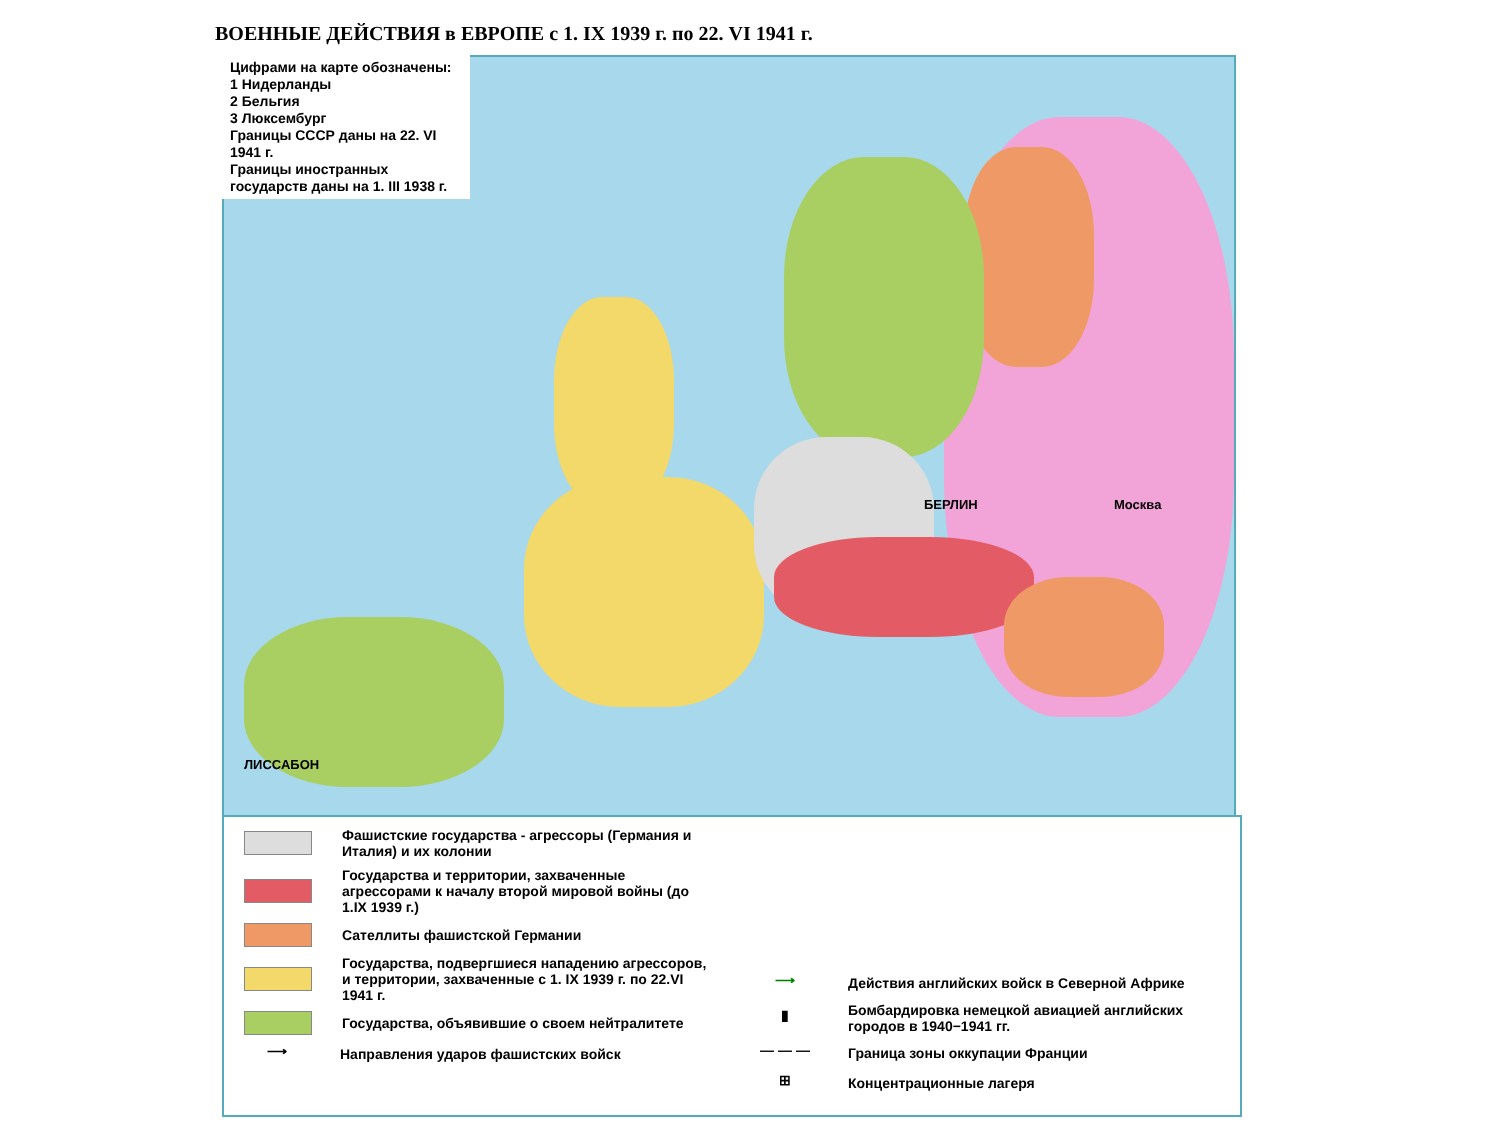ВОЕННЫЕ ДЕЙСТВИЯ в ЕВРОПЕ с 1. IX 1939 г. по 22. VI 1941 г.
ЛИССАБОН
БЕРЛИН Москва
Цифрами на карте обозначены:
1 Нидерланды
2 Бельгия
3 Люксембург
Границы СССР даны на 22. VI 1941 г.
Границы иностранных государств даны на 1. III 1938 г.
Фашистские государства - агрессоры (Германия и Италия) и их колонии
Государства и территории, захваченные агрессорами к началу второй мировой войны (до 1.IX 1939 г.)
Сателлиты фашистской Германии
Государства, подвергшиеся нападению агрессоров, и территории, захваченные с 1. IX 1939 г. по 22.VI 1941 г.
Государства, объявившие о своем нейтралитете
⟶
Направления ударов фашистских войск
⟶
Действия английских войск в Северной Африке
▮
Бомбардировка немецкой авиацией английских городов в 1940−1941 гг.
— — —
Граница зоны оккупации Франции
⊞
Концентрационные лагеря